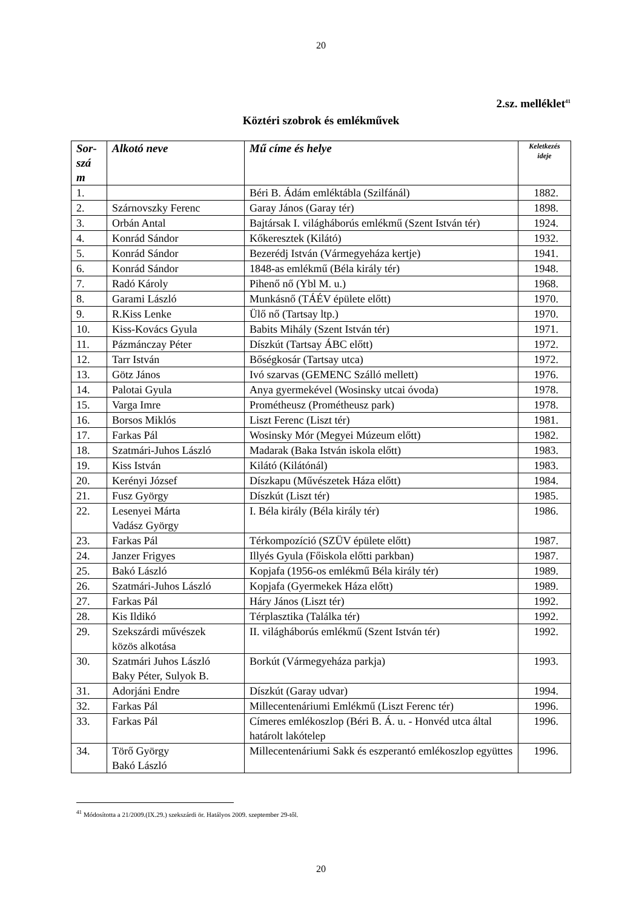20
2.sz. melléklet<sup>41</sup>
Köztéri szobrok és emlékművek
| Sor- szá m | Alkotó neve | Mű címe és helye | Keletkezés ideje |
| --- | --- | --- | --- |
| 1. | | Béri B. Ádám emléktábla (Szilfánál) | 1882. |
| 2. | Szárnovszky Ferenc | Garay János (Garay tér) | 1898. |
| 3. | Orbán Antal | Bajtársak I. világháborús emlékmű (Szent István tér) | 1924. |
| 4. | Konrád Sándor | Kőkeresztek (Kilátó) | 1932. |
| 5. | Konrád Sándor | Bezerédj István (Vármegyeháza kertje) | 1941. |
| 6. | Konrád Sándor | 1848-as emlékmű (Béla király tér) | 1948. |
| 7. | Radó Károly | Pihenő nő (Ybl M. u.) | 1968. |
| 8. | Garami László | Munkásnő (TÁÉV épülete előtt) | 1970. |
| 9. | R.Kiss Lenke | Ülő nő (Tartsay ltp.) | 1970. |
| 10. | Kiss-Kovács Gyula | Babits Mihály (Szent István tér) | 1971. |
| 11. | Pázmánczay Péter | Díszkút (Tartsay ÁBC előtt) | 1972. |
| 12. | Tarr István | Bőségkosár (Tartsay utca) | 1972. |
| 13. | Götz János | Ivó szarvas (GEMENC Szálló mellett) | 1976. |
| 14. | Palotai Gyula | Anya gyermekével (Wosinsky utcai óvoda) | 1978. |
| 15. | Varga Imre | Prométheusz (Prométheusz park) | 1978. |
| 16. | Borsos Miklós | Liszt Ferenc (Liszt tér) | 1981. |
| 17. | Farkas Pál | Wosinsky Mór (Megyei Múzeum előtt) | 1982. |
| 18. | Szatmári-Juhos László | Madarak (Baka István iskola előtt) | 1983. |
| 19. | Kiss István | Kilátó (Kilátónál) | 1983. |
| 20. | Kerényi József | Díszkapu (Művészetek Háza előtt) | 1984. |
| 21. | Fusz György | Díszkút (Liszt tér) | 1985. |
| 22. | Lesenyei Márta Vadász György | I. Béla király (Béla király tér) | 1986. |
| 23. | Farkas Pál | Térkompozíció (SZÜV épülete előtt) | 1987. |
| 24. | Janzer Frigyes | Illyés Gyula (Főiskola előtti parkban) | 1987. |
| 25. | Bakó László | Kopjafa (1956-os emlékmű Béla király tér) | 1989. |
| 26. | Szatmári-Juhos László | Kopjafa (Gyermekek Háza előtt) | 1989. |
| 27. | Farkas Pál | Háry János (Liszt tér) | 1992. |
| 28. | Kis Ildikó | Térplasztika (Találka tér) | 1992. |
| 29. | Szekszárdi művészek közös alkotása | II. világháborús emlékmű (Szent István tér) | 1992. |
| 30. | Szatmári Juhos László Baky Péter, Sulyok B. | Borkút (Vármegyeháza parkja) | 1993. |
| 31. | Adorjáni Endre | Díszkút (Garay udvar) | 1994. |
| 32. | Farkas Pál | Millecentenáriumi Emlékmű (Liszt Ferenc tér) | 1996. |
| 33. | Farkas Pál | Címeres emlékoszlop (Béri B. Á. u. - Honvéd utca által határolt lakótelep | 1996. |
| 34. | Törő György Bakó László | Millecentenáriumi Sakk és eszperantó emlékoszlop együttes | 1996. |
<sup>41</sup> Módosította a 21/2009.(IX.29.) szekszárdi ör. Hatályos 2009. szeptember 29-től.
20